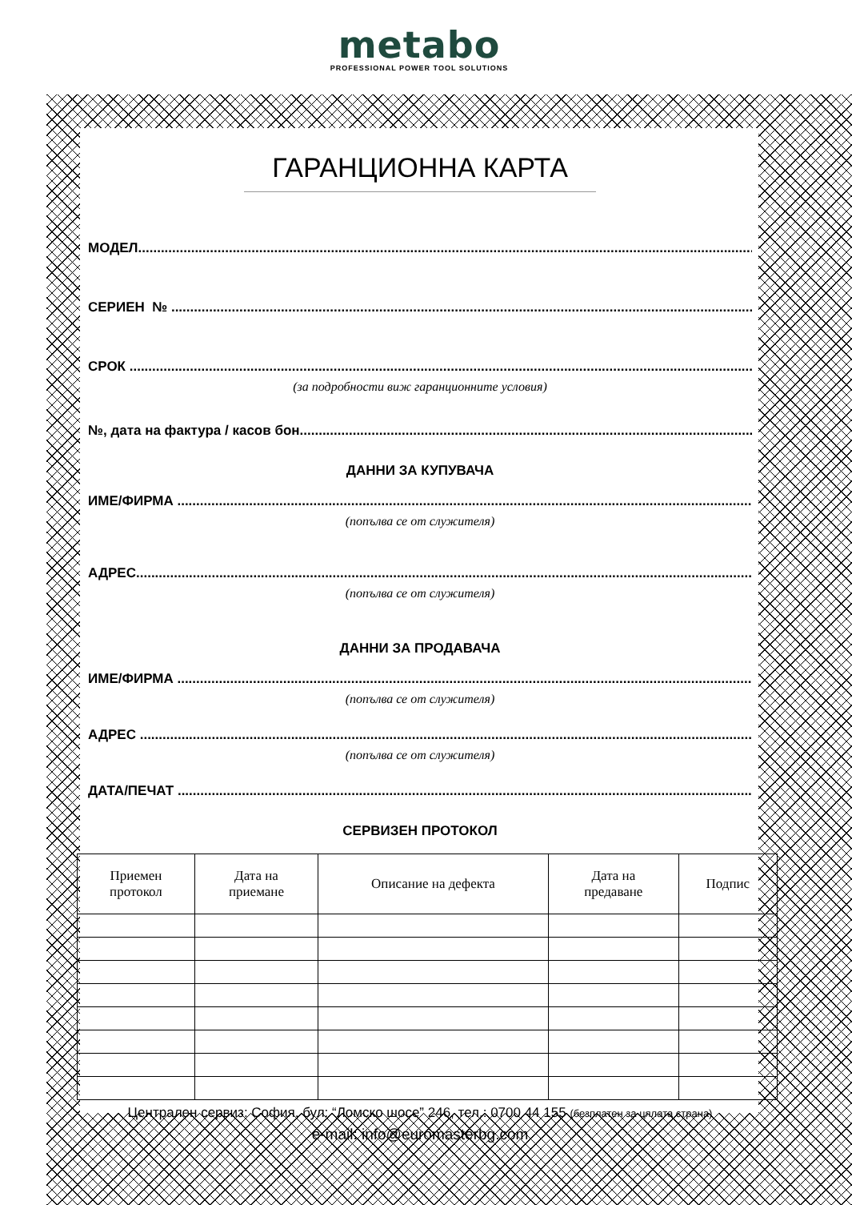metabo
PROFESSIONAL POWER TOOL SOLUTIONS
ГАРАНЦИОННА КАРТА
МОДЕЛ
СЕРИЕН №
СРОК
(за подробности виж гаранционните условия)
№, дата на фактура / касов бон
ДАННИ ЗА КУПУВАЧА
ИМЕ/ФИРМА
(попълва се от служителя)
АДРЕС
(попълва се от служителя)
ДАННИ ЗА ПРОДАВАЧА
ИМЕ/ФИРМА
(попълва се от служителя)
АДРЕС
(попълва се от служителя)
ДАТА/ПЕЧАТ
СЕРВИЗЕН ПРОТОКОЛ
| Приемен протокол | Дата на приемане | Описание на дефекта | Дата на предаване | Подпис |
| --- | --- | --- | --- | --- |
Централен сервиз: София, бул: “Ломско шосе” 246, тел.: 0700 44 155 (безплатен за цялата страна)
e-mail: info@euromasterbg.com